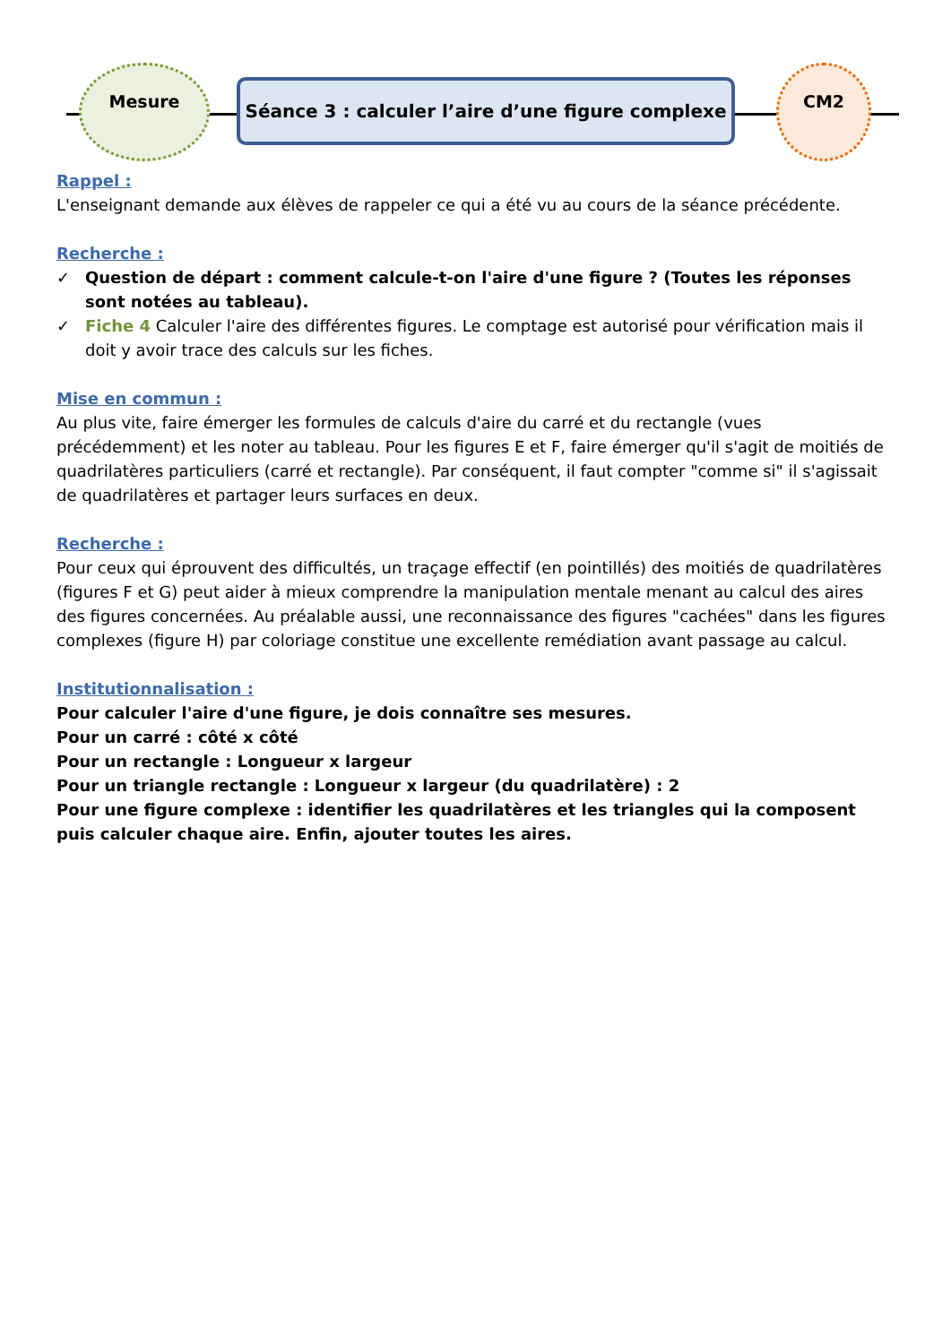Mesure
Séance 3 : calculer l’aire d’une figure complexe
CM2
Rappel :
L'enseignant demande aux élèves de rappeler ce qui a été vu au cours de la séance précédente.
Recherche :
✓ Question de départ : comment calcule-t-on l'aire d'une figure ? (Toutes les réponses sont notées au tableau).
✓ Fiche 4 Calculer l'aire des différentes figures. Le comptage est autorisé pour vérification mais il doit y avoir trace des calculs sur les fiches.
Mise en commun :
Au plus vite, faire émerger les formules de calculs d'aire du carré et du rectangle (vues précédemment) et les noter au tableau. Pour les figures E et F, faire émerger qu'il s'agit de moitiés de quadrilatères particuliers (carré et rectangle). Par conséquent, il faut compter "comme si" il s'agissait de quadrilatères et partager leurs surfaces en deux.
Recherche :
Pour ceux qui éprouvent des difficultés, un traçage effectif (en pointillés) des moitiés de quadrilatères (figures F et G) peut aider à mieux comprendre la manipulation mentale menant au calcul des aires des figures concernées. Au préalable aussi, une reconnaissance des figures "cachées" dans les figures complexes (figure H) par coloriage constitue une excellente remédiation avant passage au calcul.
Institutionnalisation :
Pour calculer l'aire d'une figure, je dois connaître ses mesures.
Pour un carré : côté x côté
Pour un rectangle : Longueur x largeur
Pour un triangle rectangle : Longueur x largeur (du quadrilatère) : 2
Pour une figure complexe : identifier les quadrilatères et les triangles qui la composent puis calculer chaque aire. Enfin, ajouter toutes les aires.